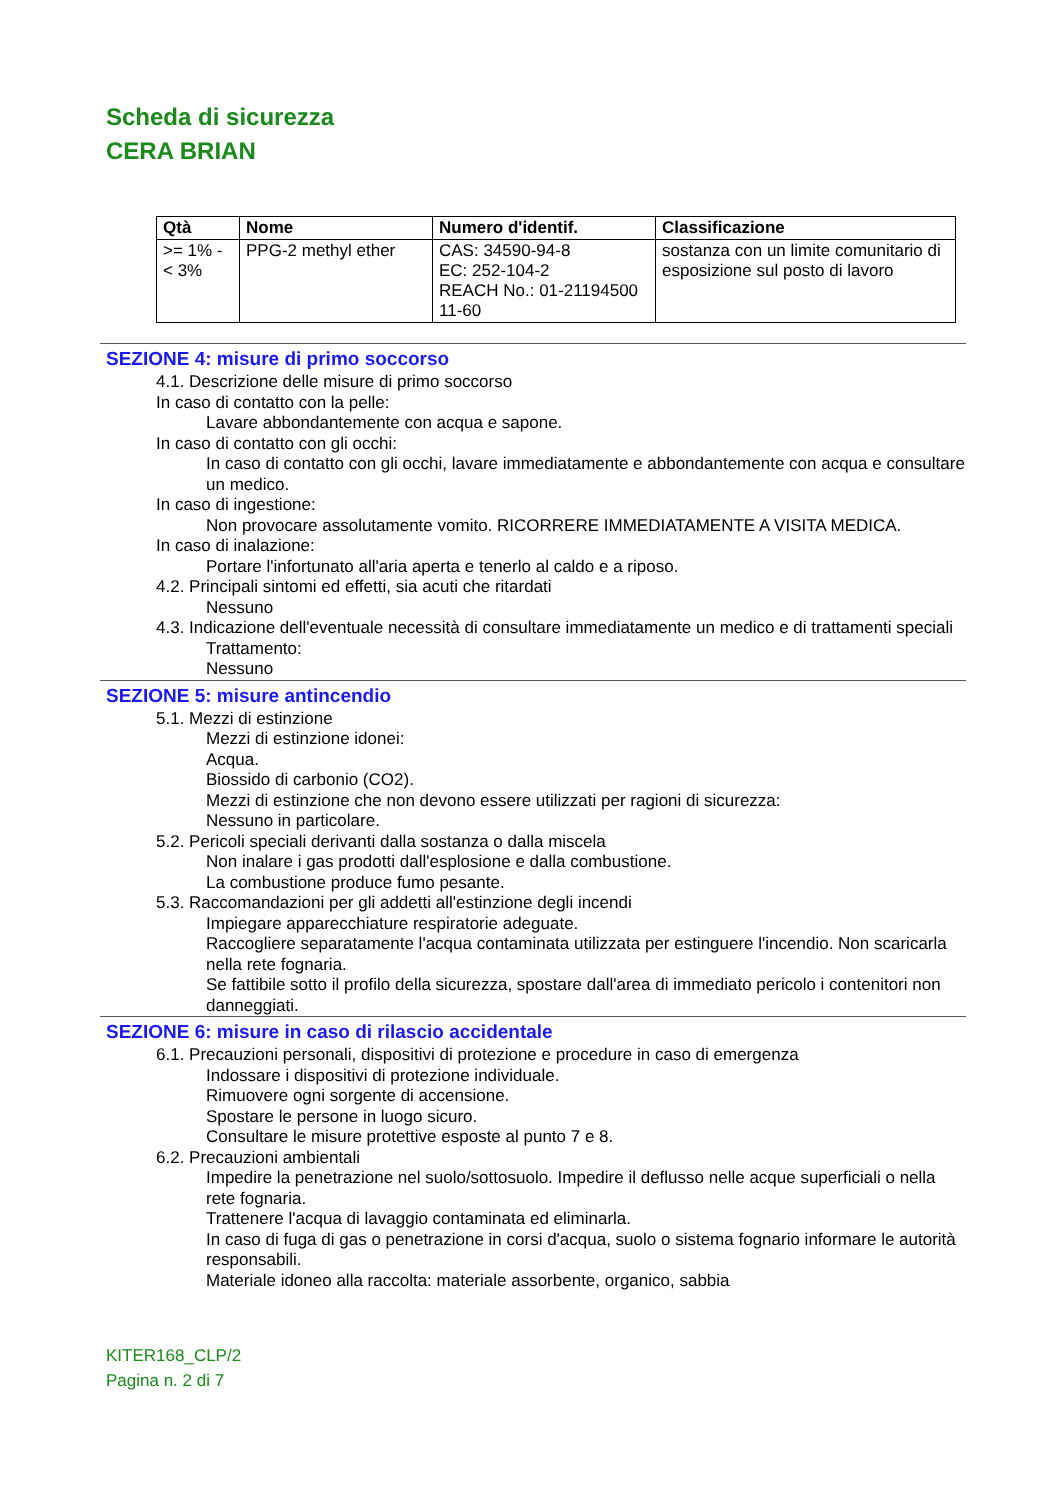Scheda di sicurezza
CERA BRIAN
| Qtà | Nome | Numero d'identif. | Classificazione |
| --- | --- | --- | --- |
| >= 1% - < 3% | PPG-2 methyl ether | CAS: 34590-94-8 EC: 252-104-2 REACH No.: 01-21194500 11-60 | sostanza con un limite comunitario di esposizione sul posto di lavoro |
SEZIONE 4: misure di primo soccorso
4.1. Descrizione delle misure di primo soccorso
In caso di contatto con la pelle:
Lavare abbondantemente con acqua e sapone.
In caso di contatto con gli occhi:
In caso di contatto con gli occhi, lavare immediatamente e abbondantemente con acqua e consultare un medico.
In caso di ingestione:
Non provocare assolutamente vomito. RICORRERE IMMEDIATAMENTE A VISITA MEDICA.
In caso di inalazione:
Portare l'infortunato all'aria aperta e tenerlo al caldo e a riposo.
4.2. Principali sintomi ed effetti, sia acuti che ritardati
Nessuno
4.3. Indicazione dell'eventuale necessità di consultare immediatamente un medico e di trattamenti speciali
Trattamento:
Nessuno
SEZIONE 5: misure antincendio
5.1. Mezzi di estinzione
Mezzi di estinzione idonei:
Acqua.
Biossido di carbonio (CO2).
Mezzi di estinzione che non devono essere utilizzati per ragioni di sicurezza:
Nessuno in particolare.
5.2. Pericoli speciali derivanti dalla sostanza o dalla miscela
Non inalare i gas prodotti dall'esplosione e dalla combustione.
La combustione produce fumo pesante.
5.3. Raccomandazioni per gli addetti all'estinzione degli incendi
Impiegare apparecchiature respiratorie adeguate.
Raccogliere separatamente l'acqua contaminata utilizzata per estinguere l'incendio. Non scaricarla nella rete fognaria.
Se fattibile sotto il profilo della sicurezza, spostare dall'area di immediato pericolo i contenitori non danneggiati.
SEZIONE 6: misure in caso di rilascio accidentale
6.1. Precauzioni personali, dispositivi di protezione e procedure in caso di emergenza
Indossare i dispositivi di protezione individuale.
Rimuovere ogni sorgente di accensione.
Spostare le persone in luogo sicuro.
Consultare le misure protettive esposte al punto 7 e 8.
6.2. Precauzioni ambientali
Impedire la penetrazione nel suolo/sottosuolo. Impedire il deflusso nelle acque superficiali o nella rete fognaria.
Trattenere l'acqua di lavaggio contaminata ed eliminarla.
In caso di fuga di gas o penetrazione in corsi d'acqua, suolo o sistema fognario informare le autorità responsabili.
Materiale idoneo alla raccolta: materiale assorbente, organico, sabbia
KITER168_CLP/2
Pagina n. 2 di 7